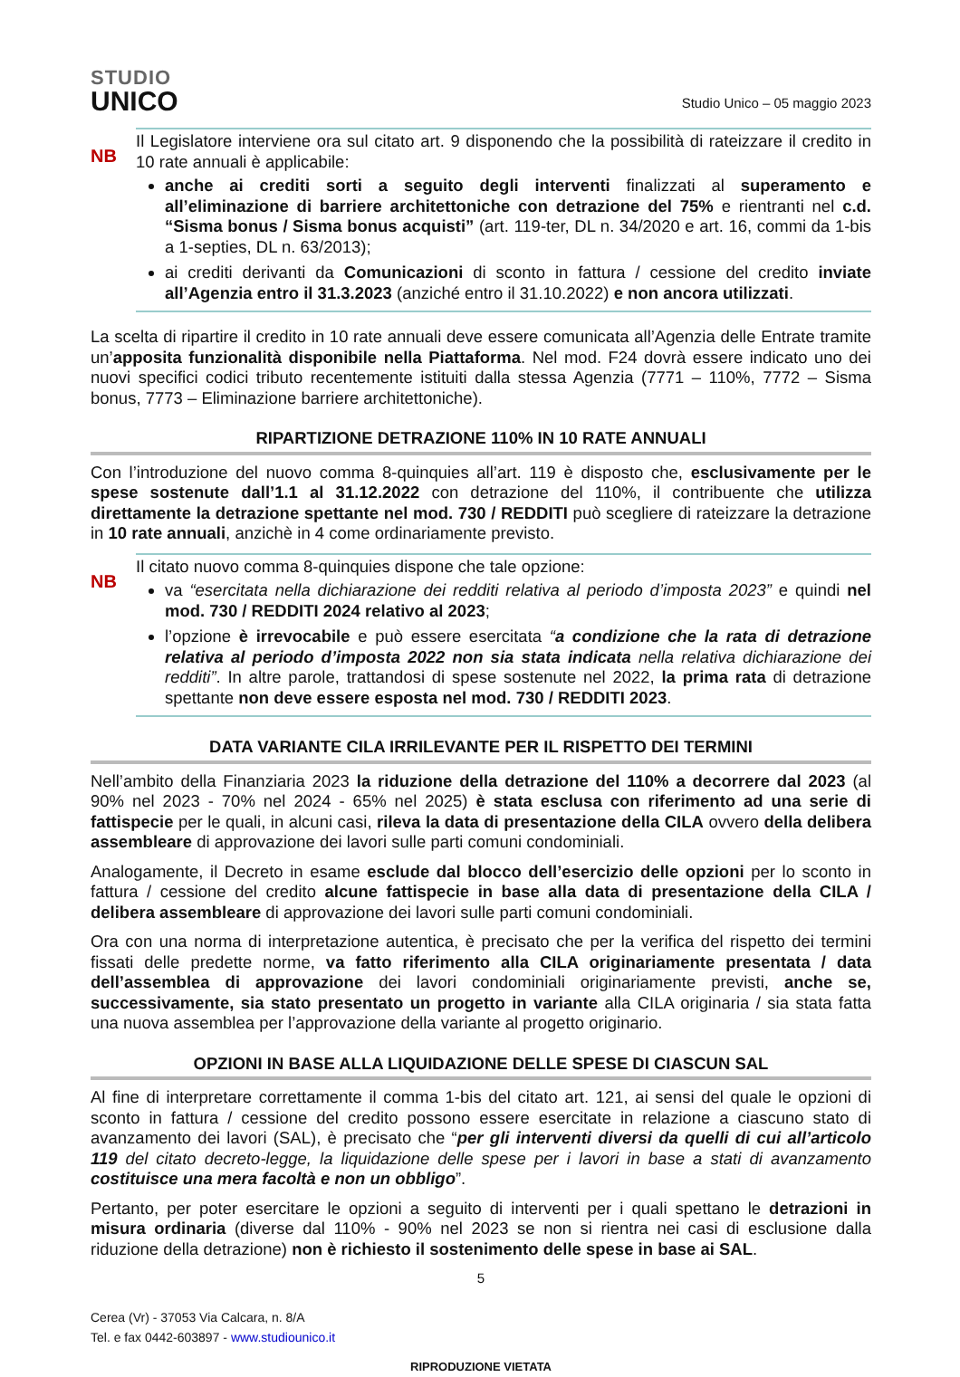STUDIO
UNICO
Studio Unico – 05 maggio 2023
NB
Il Legislatore interviene ora sul citato art. 9 disponendo che la possibilità di rateizzare il credito in 10 rate annuali è applicabile:
anche ai crediti sorti a seguito degli interventi finalizzati al superamento e all’eliminazione di barriere architettoniche con detrazione del 75% e rientranti nel c.d. “Sisma bonus / Sisma bonus acquisti” (art. 119-ter, DL n. 34/2020 e art. 16, commi da 1-bis a 1-septies, DL n. 63/2013);
ai crediti derivanti da Comunicazioni di sconto in fattura / cessione del credito inviate all’Agenzia entro il 31.3.2023 (anziché entro il 31.10.2022) e non ancora utilizzati.
La scelta di ripartire il credito in 10 rate annuali deve essere comunicata all’Agenzia delle Entrate tramite un’apposita funzionalità disponibile nella Piattaforma. Nel mod. F24 dovrà essere indicato uno dei nuovi specifici codici tributo recentemente istituiti dalla stessa Agenzia (7771 – 110%, 7772 – Sisma bonus, 7773 – Eliminazione barriere architettoniche).
RIPARTIZIONE DETRAZIONE 110% IN 10 RATE ANNUALI
Con l’introduzione del nuovo comma 8-quinquies all’art. 119 è disposto che, esclusivamente per le spese sostenute dall’1.1 al 31.12.2022 con detrazione del 110%, il contribuente che utilizza direttamente la detrazione spettante nel mod. 730 / REDDITI può scegliere di rateizzare la detrazione in 10 rate annuali, anzichè in 4 come ordinariamente previsto.
NB
Il citato nuovo comma 8-quinquies dispone che tale opzione:
va “esercitata nella dichiarazione dei redditi relativa al periodo d’imposta 2023” e quindi nel mod. 730 / REDDITI 2024 relativo al 2023;
l’opzione è irrevocabile e può essere esercitata “a condizione che la rata di detrazione relativa al periodo d’imposta 2022 non sia stata indicata nella relativa dichiarazione dei redditi”. In altre parole, trattandosi di spese sostenute nel 2022, la prima rata di detrazione spettante non deve essere esposta nel mod. 730 / REDDITI 2023.
DATA VARIANTE CILA IRRILEVANTE PER IL RISPETTO DEI TERMINI
Nell’ambito della Finanziaria 2023 la riduzione della detrazione del 110% a decorrere dal 2023 (al 90% nel 2023 - 70% nel 2024 - 65% nel 2025) è stata esclusa con riferimento ad una serie di fattispecie per le quali, in alcuni casi, rileva la data di presentazione della CILA ovvero della delibera assembleare di approvazione dei lavori sulle parti comuni condominiali.
Analogamente, il Decreto in esame esclude dal blocco dell’esercizio delle opzioni per lo sconto in fattura / cessione del credito alcune fattispecie in base alla data di presentazione della CILA / delibera assembleare di approvazione dei lavori sulle parti comuni condominiali.
Ora con una norma di interpretazione autentica, è precisato che per la verifica del rispetto dei termini fissati delle predette norme, va fatto riferimento alla CILA originariamente presentata / data dell’assemblea di approvazione dei lavori condominiali originariamente previsti, anche se, successivamente, sia stato presentato un progetto in variante alla CILA originaria / sia stata fatta una nuova assemblea per l’approvazione della variante al progetto originario.
OPZIONI IN BASE ALLA LIQUIDAZIONE DELLE SPESE DI CIASCUN SAL
Al fine di interpretare correttamente il comma 1-bis del citato art. 121, ai sensi del quale le opzioni di sconto in fattura / cessione del credito possono essere esercitate in relazione a ciascuno stato di avanzamento dei lavori (SAL), è precisato che “per gli interventi diversi da quelli di cui all’articolo 119 del citato decreto-legge, la liquidazione delle spese per i lavori in base a stati di avanzamento costituisce una mera facoltà e non un obbligo”.
Pertanto, per poter esercitare le opzioni a seguito di interventi per i quali spettano le detrazioni in misura ordinaria (diverse dal 110% - 90% nel 2023 se non si rientra nei casi di esclusione dalla riduzione della detrazione) non è richiesto il sostenimento delle spese in base ai SAL.
5
Cerea (Vr) - 37053 Via Calcara, n. 8/A
Tel. e fax 0442-603897 - www.studiounico.it
RIPRODUZIONE VIETATA